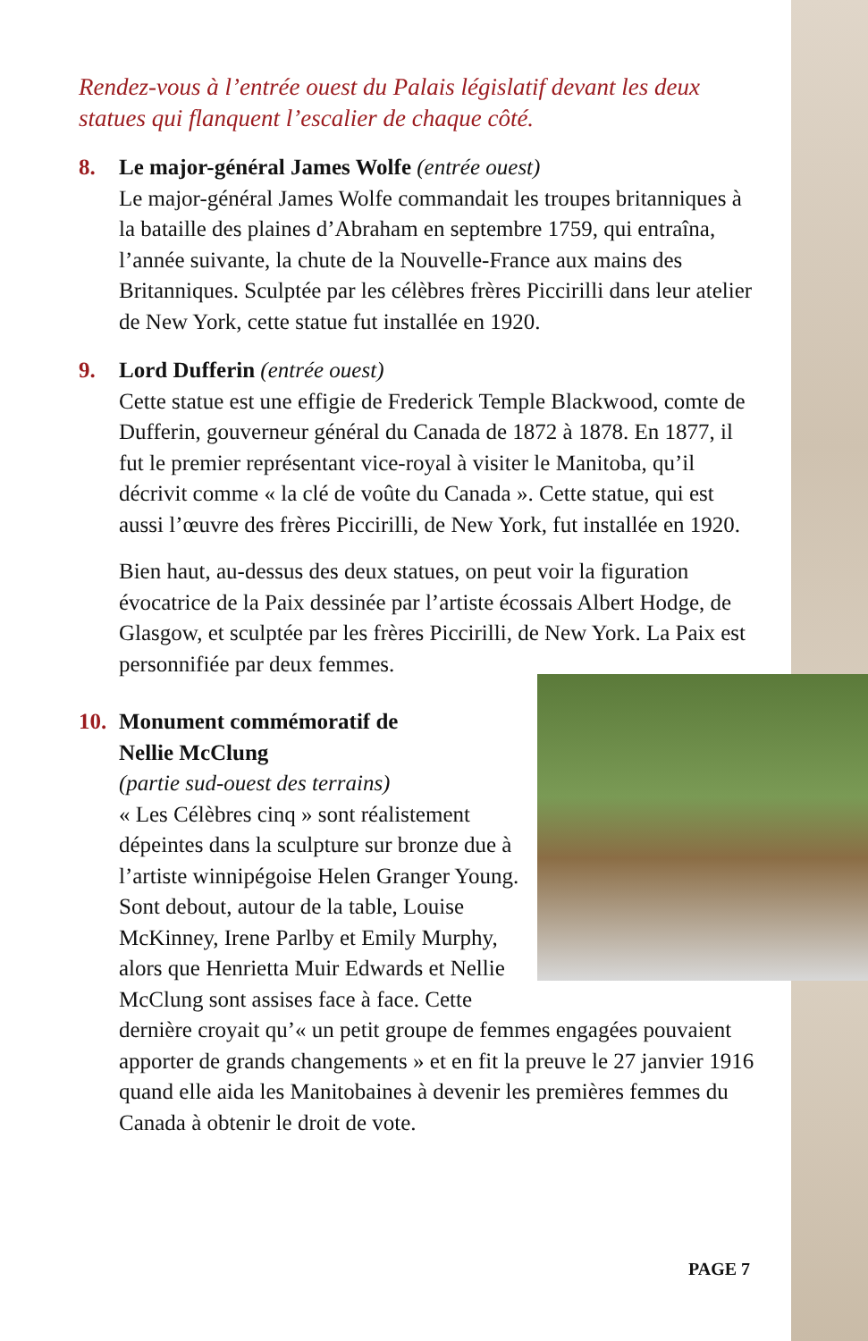Rendez-vous à l’entrée ouest du Palais législatif devant les deux statues qui flanquent l’escalier de chaque côté.
8. Le major-général James Wolfe
(entrée ouest)
Le major-général James Wolfe commandait les troupes britanniques à la bataille des plaines d’Abraham en septembre 1759, qui entraîna, l’année suivante, la chute de la Nouvelle-France aux mains des Britanniques. Sculptée par les célèbres frères Piccirilli dans leur atelier de New York, cette statue fut installée en 1920.
9. Lord Dufferin
(entrée ouest)
Cette statue est une effigie de Frederick Temple Blackwood, comte de Dufferin, gouverneur général du Canada de 1872 à 1878. En 1877, il fut le premier représentant vice-royal à visiter le Manitoba, qu’il décrivit comme « la clé de voûte du Canada ». Cette statue, qui est aussi l’œuvre des frères Piccirilli, de New York, fut installée en 1920.
Bien haut, au-dessus des deux statues, on peut voir la figuration évocatrice de la Paix dessinée par l’artiste écossais Albert Hodge, de Glasgow, et sculptée par les frères Piccirilli, de New York. La Paix est personnifiée par deux femmes.
10. Monument commémoratif de
Nellie McClung
(partie sud-ouest des terrains)
« Les Célèbres cinq » sont réalistement dépeintes dans la sculpture sur bronze due à l’artiste winnipégoise Helen Granger Young. Sont debout, autour de la table, Louise McKinney, Irene Parlby et Emily Murphy, alors que Henrietta Muir Edwards et Nellie McClung sont assises face à face. Cette dernière croyait qu’« un petit groupe de femmes engagées pouvaient apporter de grands changements » et en fit la preuve le 27 janvier 1916 quand elle aida les Manitobaines à devenir les premières femmes du Canada à obtenir le droit de vote.
PAGE 7